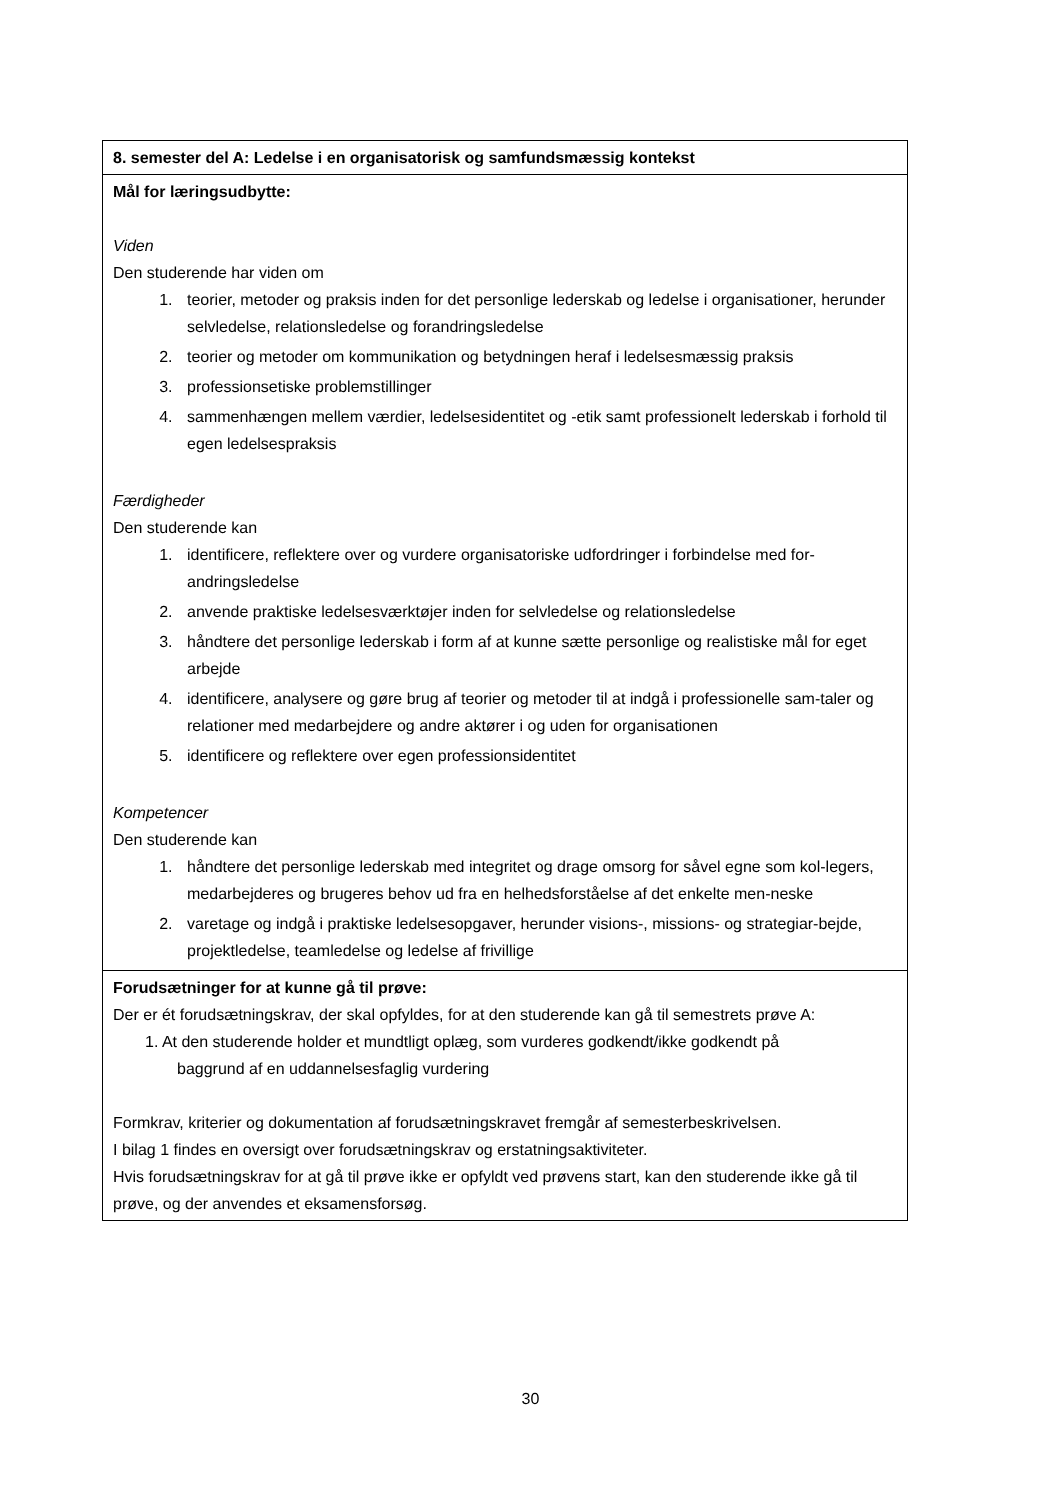| 8. semester del A: Ledelse i en organisatorisk og samfundsmæssig kontekst |
| Mål for læringsudbytte: Viden Den studerende har viden om 1. teorier, metoder og praksis inden for det personlige lederskab og ledelse i organisationer, herunder selvledelse, relationsledelse og forandringsledelse 2. teorier og metoder om kommunikation og betydningen heraf i ledelsesmæssig praksis 3. professionsetiske problemstillinger 4. sammenhængen mellem værdier, ledelsesidentitet og -etik samt professionelt lederskab i forhold til egen ledelsespraksis Færdigheder Den studerende kan 1. identificere, reflektere over og vurdere organisatoriske udfordringer i forbindelse med for-andringsledelse 2. anvende praktiske ledelsesværktøjer inden for selvledelse og relationsledelse 3. håndtere det personlige lederskab i form af at kunne sætte personlige og realistiske mål for eget arbejde 4. identificere, analysere og gøre brug af teorier og metoder til at indgå i professionelle sam-taler og relationer med medarbejdere og andre aktører i og uden for organisationen 5. identificere og reflektere over egen professionsidentitet Kompetencer Den studerende kan 1. håndtere det personlige lederskab med integritet og drage omsorg for såvel egne som kol-legers, medarbejderes og brugeres behov ud fra en helhedsforståelse af det enkelte men-neske 2. varetage og indgå i praktiske ledelsesopgaver, herunder visions-, missions- og strategiar-bejde, projektledelse, teamledelse og ledelse af frivillige |
| Forudsætninger for at kunne gå til prøve: Der er ét forudsætningskrav, der skal opfyldes, for at den studerende kan gå til semestrets prøve A: 1. At den studerende holder et mundtligt oplæg, som vurderes godkendt/ikke godkendt på baggrund af en uddannelsesfaglig vurdering Formkrav, kriterier og dokumentation af forudsætningskravet fremgår af semesterbeskrivelsen. I bilag 1 findes en oversigt over forudsætningskrav og erstatningsaktiviteter. Hvis forudsætningskrav for at gå til prøve ikke er opfyldt ved prøvens start, kan den studerende ikke gå til prøve, og der anvendes et eksamensforsøg. |
30